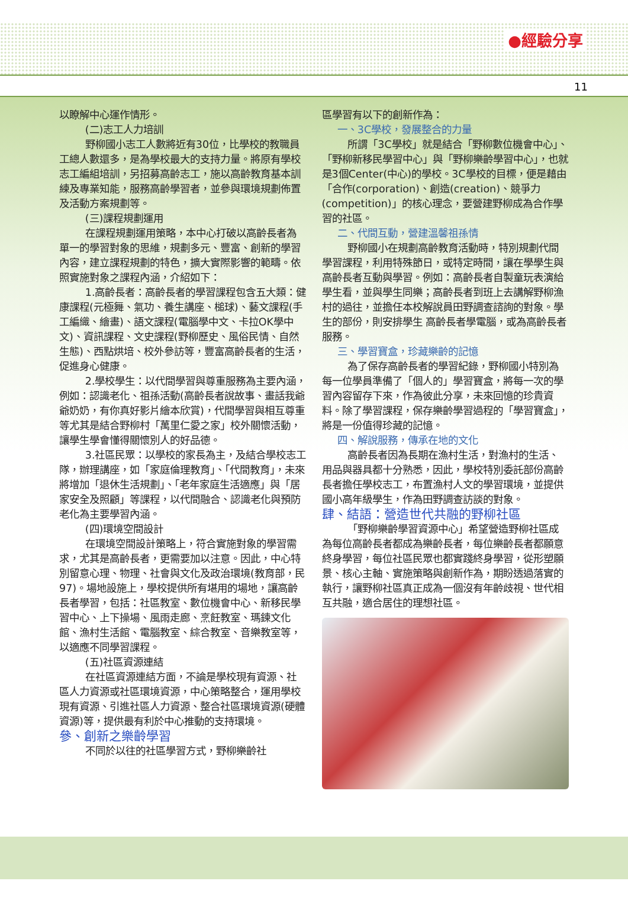●經驗分享
11
以瞭解中心運作情形。
(二)志工人力培訓
野柳國小志工人數將近有30位，比學校的教職員工總人數還多，是為學校最大的支持力量。將原有學校志工編組培訓，另招募高齡志工，施以高齡教育基本訓練及專業知能，服務高齡學習者，並參與環境規劃佈置及活動方案規劃等。
(三)課程規劃運用
在課程規劃運用策略，本中心打破以高齡長者為單一的學習對象的思維，規劃多元、豐富、創新的學習內容，建立課程規劃的特色，擴大實際影響的範疇。依照實施對象之課程內涵，介紹如下：
1.高齡長者：高齡長者的學習課程包含五大類：健康課程(元極舞、氣功、養生講座、槌球)、藝文課程(手工編織、繪畫)、語文課程(電腦學中文、卡拉OK學中文)、資訊課程、文史課程(野柳歷史、風俗民情、自然生態)、西點烘培、校外參訪等，豐富高齡長者的生活，促進身心健康。
2.學校學生：以代間學習與尊重服務為主要內涵，例如：認識老化、祖孫活動(高齡長者說故事、畫話我爺爺奶奶，有你真好影片繪本欣賞)，代間學習與相互尊重等尤其是結合野柳村「萬里仁愛之家」校外關懷活動，讓學生學會懂得關懷別人的好品德。
3.社區民眾：以學校的家長為主，及結合學校志工隊，辦理講座，如「家庭倫理教育」、「代間教育」，未來將增加「退休生活規劃」、「老年家庭生活適應」與「居家安全及照顧」等課程，以代間融合、認識老化與預防老化為主要學習內涵。
(四)環境空間設計
在環境空間設計策略上，符合實施對象的學習需求，尤其是高齡長者，更需要加以注意。因此，中心特別留意心理、物理、社會與文化及政治環境(教育部，民97)。場地設施上，學校提供所有堪用的場地，讓高齡長者學習，包括：社區教室、數位機會中心、新移民學習中心、上下操場、風雨走廊、烹飪教室、瑪鍊文化館、漁村生活館、電腦教室、綜合教室、音樂教室等，以適應不同學習課程。
(五)社區資源連結
在社區資源連結方面，不論是學校現有資源、社區人力資源或社區環境資源，中心策略整合，運用學校現有資源、引進社區人力資源、整合社區環境資源(硬體資源)等，提供最有利於中心推動的支持環境。
參、創新之樂齡學習
不同於以往的社區學習方式，野柳樂齡社
區學習有以下的創新作為：
一、3C學校，發展整合的力量
所謂「3C學校」就是結合「野柳數位機會中心」、「野柳新移民學習中心」與「野柳樂齡學習中心」，也就是3個Center(中心)的學校。3C學校的目標，便是藉由「合作(corporation)、創造(creation)、競爭力(competition)」的核心理念，要營建野柳成為合作學習的社區。
二、代間互動，營建溫馨祖孫情
野柳國小在規劃高齡教育活動時，特別規劃代間學習課程，利用特殊節日，或特定時間，讓在學學生與高齡長者互動與學習。例如：高齡長者自製童玩表演給學生看，並與學生同樂；高齡長者到班上去講解野柳漁村的過往，並擔任本校解說員田野調查諮詢的對象。學生的部份，則安排學生 高齡長者學電腦，或為高齡長者服務。
三、學習寶盒，珍藏樂齡的記憶
為了保存高齡長者的學習紀錄，野柳國小特別為每一位學員準備了「個人的」學習寶盒，將每一次的學習內容留存下來，作為彼此分享，未來回憶的珍貴資料。除了學習課程，保存樂齡學習過程的「學習寶盒」，將是一份值得珍藏的記憶。
四、解說服務，傳承在地的文化
高齡長者因為長期在漁村生活，對漁村的生活、用品與器具都十分熟悉，因此，學校特別委託部份高齡長者擔任學校志工，布置漁村人文的學習環境，並提供國小高年級學生，作為田野調查訪談的對象。
肆、結語：營造世代共融的野柳社區
「野柳樂齡學習資源中心」希望營造野柳社區成為每位高齡長者都成為樂齡長者，每位樂齡長者都願意終身學習，每位社區民眾也都實踐終身學習，從形塑願景、核心主軸、實施策略與創新作為，期盼透過落實的執行，讓野柳社區真正成為一個沒有年齡歧視、世代相互共融，適合居住的理想社區。